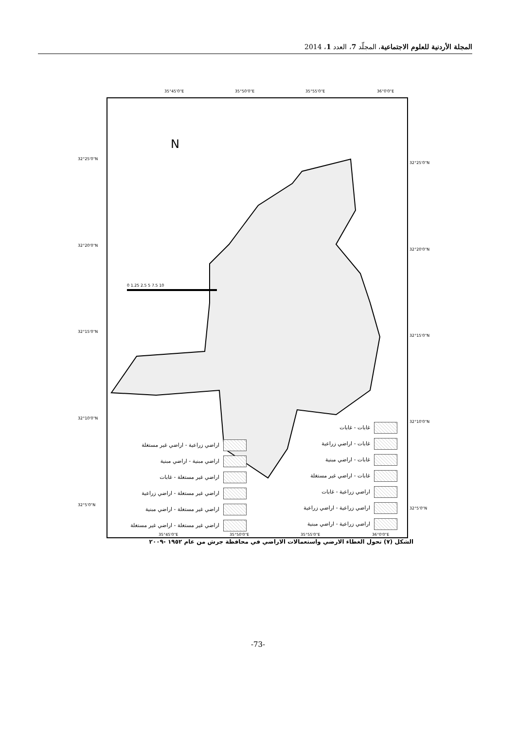المجلة الأردنية للعلوم الاجتماعية، المجلّد 7، العدد 1، 2014
35°45'0"E 35°50'0"E 35°55'0"E 36°0'0"E
0 1.25 2.5 5 7.5 10
N
غابات - غابات
غابات - اراضي زراعية
غابات - اراضي مبنية
غابات - اراضي غير مستغلة
اراضي زراعية - غابات
اراضي زراعية - اراضي زراعية
اراضي زراعية - اراضي مبنية
اراضي زراعية - اراضي غير مستغلة
اراضي مبنية - اراضي مبنية
اراضي غير مستغلة - غابات
اراضي غير مستغلة - اراضي زراعية
اراضي غير مستغلة - اراضي مبنية
اراضي غير مستغلة - اراضي غير مستغلة
32°25'0"N
32°20'0"N
32°15'0"N
32°10'0"N
32°5'0"N
32°25'0"N
32°20'0"N
32°15'0"N
32°10'0"N
32°5'0"N
35°45'0"E 35°50'0"E 35°55'0"E 36°0'0"E
الشكل (٧) تحول الغطاء الارضي واستعمالات الاراضي في محافظة جرش من عام ١٩٥٢ -٢٠٠٩
-73-